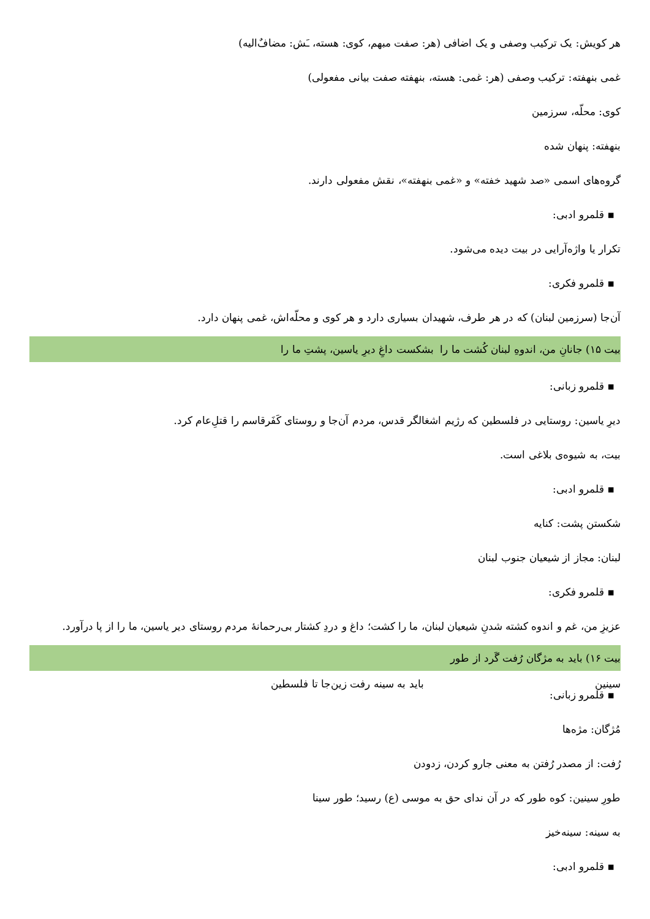هر کویش: یک ترکیب وصفی و یک اضافی (هر: صفت مبهم، کوی: هسته، ـَش: مضاف‌ٌالیه)
غمی بنهفته: ترکیب وصفی (هر: غمی: هسته، بنهفته صفت بیانی مفعولی)
کوی: محلّه، سرزمین
بنهفته: پنهان شده
گروه‌های اسمی «صد شهید خفته» و «غمی بنهفته»، نقش مفعولی دارند.
▪ قلمرو ادبی:
تکرار یا واژه‌آرایی در بیت دیده می‌شود.
▪ قلمرو فکری:
آن‌جا (سرزمین لبنان) که در هر طرف، شهیدان بسیاری دارد و هر کوی و محلّه‌اش، غمی پنهان دارد.
بیت ۱۵) جانانِ من، اندوهِ لبنان کُشت ما را بشکست داغِ دیرِ یاسین، پشتِ ما را
▪ قلمرو زبانی:
دیرِ یاسین: روستایی در فلسطین که رژیم اشغالگر قدس، مردم آن‌جا و روستای کَفَرقاسم را قتلِ‌عام کرد.
بیت، به شیوه‌ی بلاغی است.
▪ قلمرو ادبی:
شکستن پشت: کنایه
لبنان: مجاز از شیعیان جنوب لبنان
▪ قلمرو فکری:
عزیزِ من، غم و اندوه کشته شدنِ شیعیان لبنان، ما را کشت؛ داغ و دردِ کشتار بی‌رحمانهٔ مردم روستای دیر یاسین، ما را از پا درآورد.
بیت ۱۶) باید به مژگان رُفت گَرد از طور سینین باید به سینه رفت زین‌جا تا فلسطین
▪ قلمرو زبانی:
مُژگان: مژه‌ها
رُفت: از مصدر رُفتن به معنی جارو کردن، زدودن
طورِ سینین: کوه طور که در آن ندای حق به موسی (ع) رسید؛ طور سینا
به سینه: سینه‌خیز
▪ قلمرو ادبی: